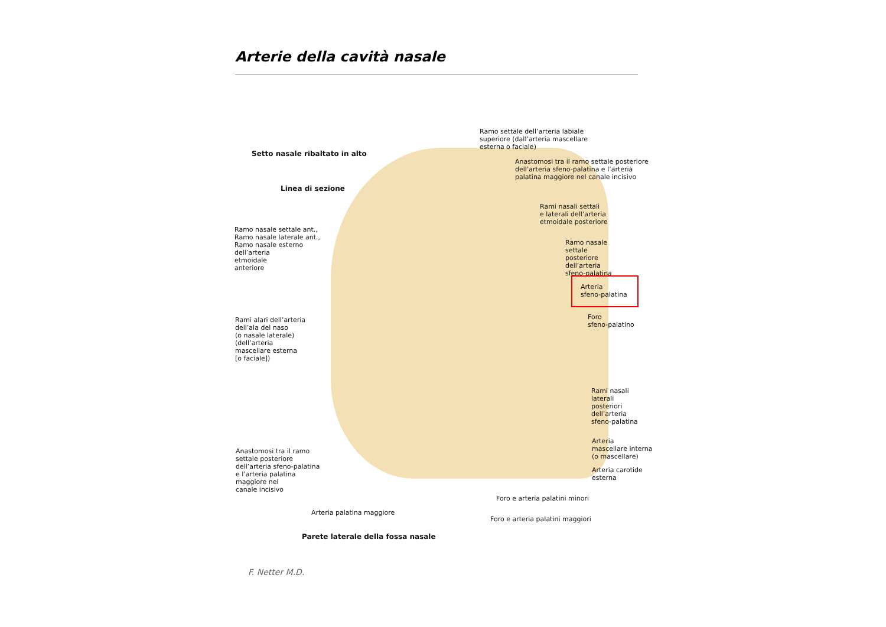Arterie della cavità nasale
Ramo settale dell’arteria labiale
superiore (dall’arteria mascellare
esterna o faciale)
Setto nasale ribaltato in alto
Anastomosi tra il ramo settale posteriore
dell’arteria sfeno-palatina e l’arteria
palatina maggiore nel canale incisivo
Linea di sezione
Rami nasali settali
e laterali dell’arteria
etmoidale posteriore
Ramo nasale settale ant.,
Ramo nasale laterale ant.,
Ramo nasale esterno
dell’arteria
etmoidale
anteriore
Ramo nasale
settale
posteriore
dell’arteria
sfeno-palatina
Arteria
sfeno-palatina
Foro
sfeno-palatino
Rami alari dell’arteria
dell’ala del naso
(o nasale laterale)
(dell’arteria
mascellare esterna
[o faciale])
Rami nasali
laterali
posteriori
dell’arteria
sfeno-palatina
Arteria
mascellare interna
(o mascellare)
Anastomosi tra il ramo
settale posteriore
dell’arteria sfeno-palatina
e l’arteria palatina
maggiore nel
canale incisivo
Arteria carotide
esterna
Foro e arteria palatini minori
Arteria palatina maggiore
Foro e arteria palatini maggiori
Parete laterale della fossa nasale
F. Netter M.D.